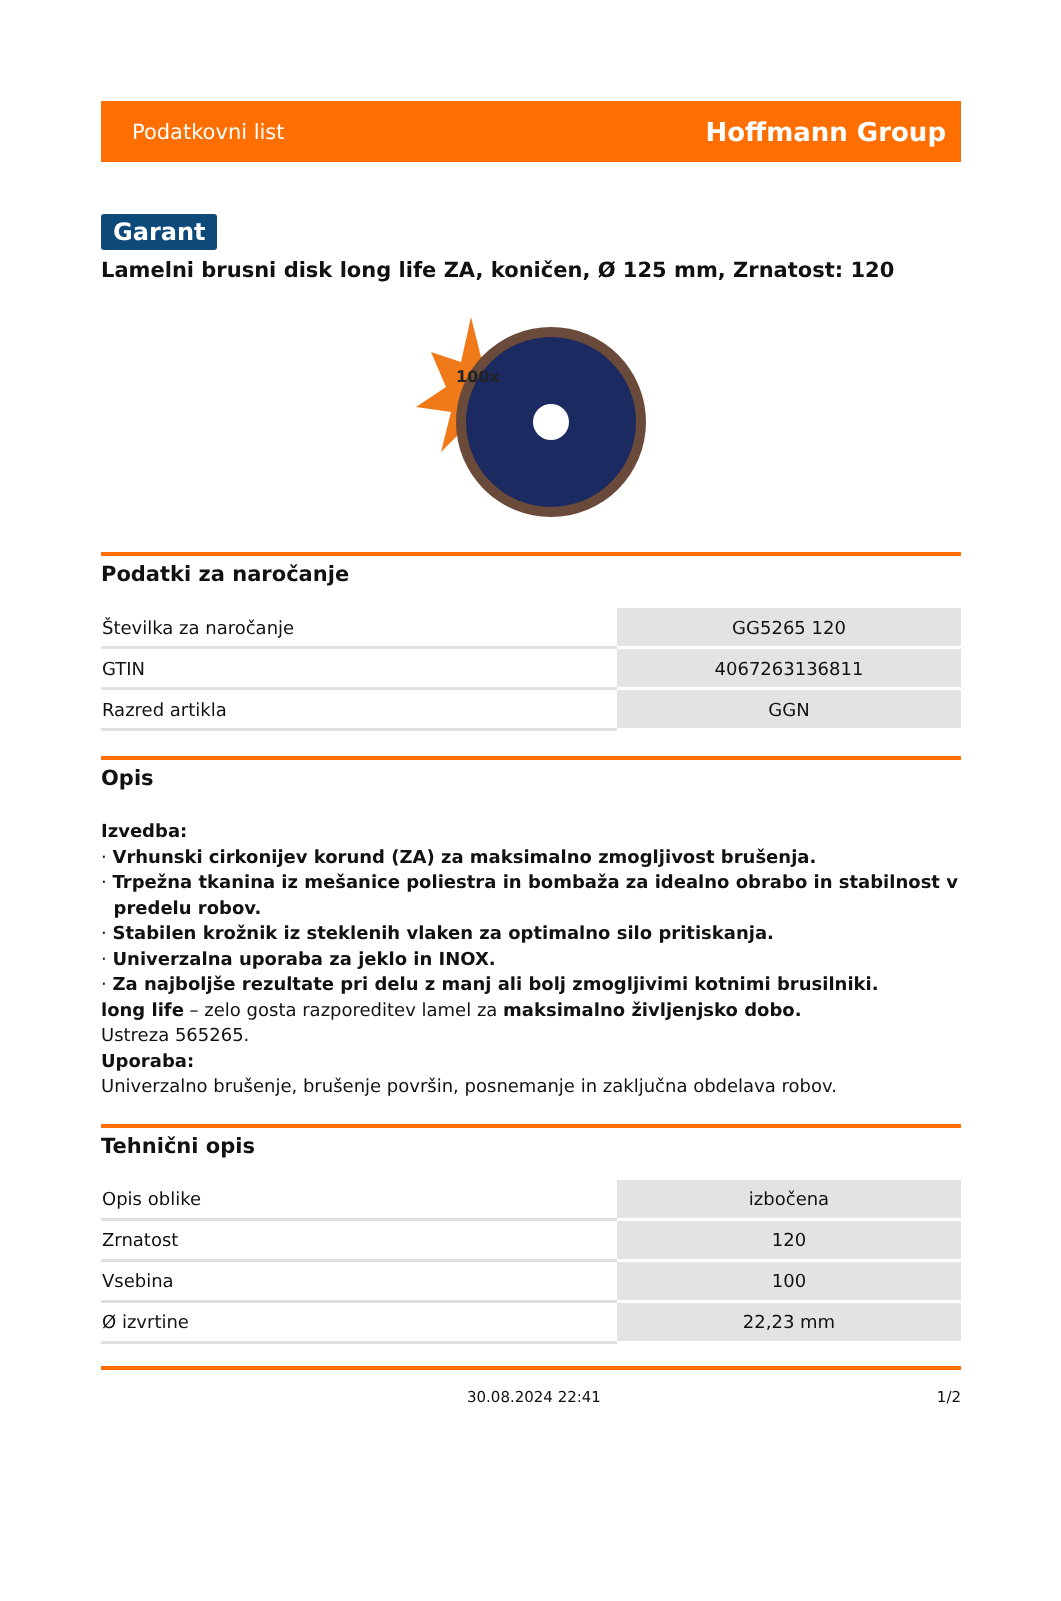Podatkovni list Hoffmann Group
Garant
Lamelni brusni disk long life ZA, koničen, Ø 125 mm, Zrnatost: 120
100x
Podatki za naročanje
| Številka za naročanje | GG5265 120 |
| GTIN | 4067263136811 |
| Razred artikla | GGN |
Opis
Izvedba:
· Vrhunski cirkonijev korund (ZA) za maksimalno zmogljivost brušenja.
· Trpežna tkanina iz mešanice poliestra in bombaža za idealno obrabo in stabilnost v
predelu robov.
· Stabilen krožnik iz steklenih vlaken za optimalno silo pritiskanja.
· Univerzalna uporaba za jeklo in INOX.
· Za najboljše rezultate pri delu z manj ali bolj zmogljivimi kotnimi brusilniki.
long life – zelo gosta razporeditev lamel za maksimalno življenjsko dobo.
Ustreza 565265.
Uporaba:
Univerzalno brušenje, brušenje površin, posnemanje in zaključna obdelava robov.
Tehnični opis
| Opis oblike | izbočena |
| Zrnatost | 120 |
| Vsebina | 100 |
| Ø izvrtine | 22,23 mm |
30.08.2024 22:41 1/2